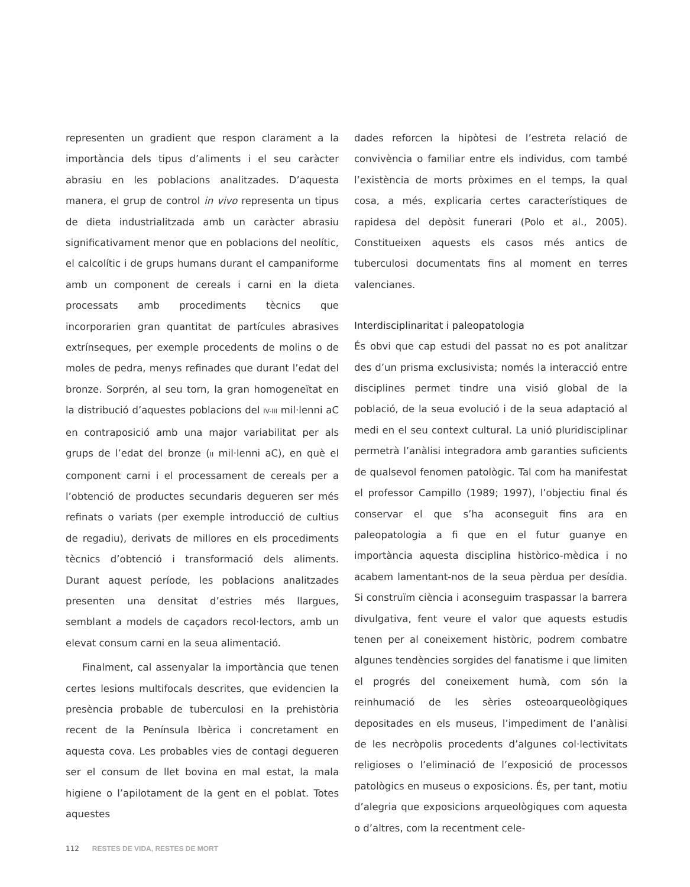representen un gradient que respon clarament a la importància dels tipus d’aliments i el seu caràcter abrasiu en les poblacions analitzades. D’aquesta manera, el grup de control in vivo representa un tipus de dieta industrialitzada amb un caràcter abrasiu significativament menor que en poblacions del neolític, el calcolític i de grups humans durant el campaniforme amb un component de cereals i carni en la dieta processats amb procediments tècnics que incorporarien gran quantitat de partícules abrasives extrínseques, per exemple procedents de molins o de moles de pedra, menys refinades que durant l’edat del bronze. Sorprén, al seu torn, la gran homogeneïtat en la distribució d’aquestes poblacions del IV-III mil·lenni aC en contraposició amb una major variabilitat per als grups de l’edat del bronze (II mil·lenni aC), en què el component carni i el processament de cereals per a l’obtenció de productes secundaris degueren ser més refinats o variats (per exemple introducció de cultius de regadiu), derivats de millores en els procediments tècnics d’obtenció i transformació dels aliments. Durant aquest període, les poblacions analitzades presenten una densitat d’estries més llargues, semblant a models de caçadors recol·lectors, amb un elevat consum carni en la seua alimentació.
Finalment, cal assenyalar la importància que tenen certes lesions multifocals descrites, que evidencien la presència probable de tuberculosi en la prehistòria recent de la Península Ibèrica i concretament en aquesta cova. Les probables vies de contagi degueren ser el consum de llet bovina en mal estat, la mala higiene o l’apilotament de la gent en el poblat. Totes aquestes
dades reforcen la hipòtesi de l’estreta relació de convivència o familiar entre els individus, com també l’existència de morts pròximes en el temps, la qual cosa, a més, explicaria certes característiques de rapidesa del depòsit funerari (Polo et al., 2005). Constitueixen aquests els casos més antics de tuberculosi documentats fins al moment en terres valencianes.
Interdisciplinaritat i paleopatologia
És obvi que cap estudi del passat no es pot analitzar des d’un prisma exclusivista; només la interacció entre disciplines permet tindre una visió global de la població, de la seua evolució i de la seua adaptació al medi en el seu context cultural. La unió pluridisciplinar permetrà l’anàlisi integradora amb garanties suficients de qualsevol fenomen patològic. Tal com ha manifestat el professor Campillo (1989; 1997), l’objectiu final és conservar el que s’ha aconseguit fins ara en paleopatologia a fi que en el futur guanye en importància aquesta disciplina històrico-mèdica i no acabem lamentant-nos de la seua pèrdua per desídia. Si construïm ciència i aconseguim traspassar la barrera divulgativa, fent veure el valor que aquests estudis tenen per al coneixement històric, podrem combatre algunes tendències sorgides del fanatisme i que limiten el progrés del coneixement humà, com són la reinhumació de les sèries osteoarqueològiques depositades en els museus, l’impediment de l’anàlisi de les necròpolis procedents d’algunes col·lectivitats religioses o l’eliminació de l’exposició de processos patològics en museus o exposicions. És, per tant, motiu d’alegria que exposicions arqueològiques com aquesta o d’altres, com la recentment cele-
112 RESTES DE VIDA, RESTES DE MORT